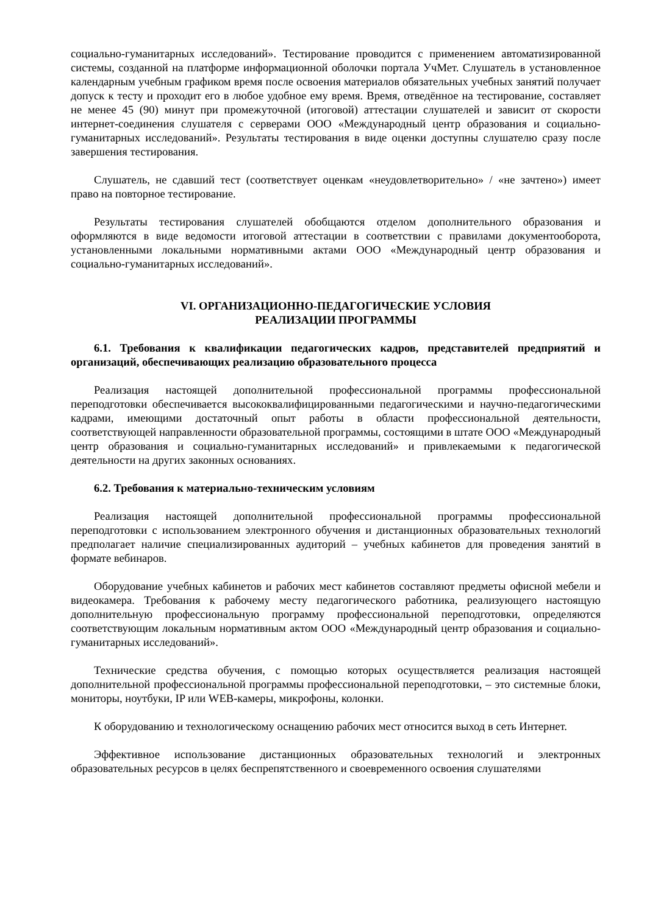социально-гуманитарных исследований». Тестирование проводится с применением автоматизированной системы, созданной на платформе информационной оболочки портала УчМет. Слушатель в установленное календарным учебным графиком время после освоения материалов обязательных учебных занятий получает допуск к тесту и проходит его в любое удобное ему время. Время, отведённое на тестирование, составляет не менее 45 (90) минут при промежуточной (итоговой) аттестации слушателей и зависит от скорости интернет-соединения слушателя с серверами ООО «Международный центр образования и социально-гуманитарных исследований». Результаты тестирования в виде оценки доступны слушателю сразу после завершения тестирования.
Слушатель, не сдавший тест (соответствует оценкам «неудовлетворительно» / «не зачтено») имеет право на повторное тестирование.
Результаты тестирования слушателей обобщаются отделом дополнительного образования и оформляются в виде ведомости итоговой аттестации в соответствии с правилами документооборота, установленными локальными нормативными актами ООО «Международный центр образования и социально-гуманитарных исследований».
VI. ОРГАНИЗАЦИОННО-ПЕДАГОГИЧЕСКИЕ УСЛОВИЯ
РЕАЛИЗАЦИИ ПРОГРАММЫ
6.1. Требования к квалификации педагогических кадров, представителей предприятий и организаций, обеспечивающих реализацию образовательного процесса
Реализация настоящей дополнительной профессиональной программы профессиональной переподготовки обеспечивается высококвалифицированными педагогическими и научно-педагогическими кадрами, имеющими достаточный опыт работы в области профессиональной деятельности, соответствующей направленности образовательной программы, состоящими в штате ООО «Международный центр образования и социально-гуманитарных исследований» и привлекаемыми к педагогической деятельности на других законных основаниях.
6.2. Требования к материально-техническим условиям
Реализация настоящей дополнительной профессиональной программы профессиональной переподготовки с использованием электронного обучения и дистанционных образовательных технологий предполагает наличие специализированных аудиторий – учебных кабинетов для проведения занятий в формате вебинаров.
Оборудование учебных кабинетов и рабочих мест кабинетов составляют предметы офисной мебели и видеокамера. Требования к рабочему месту педагогического работника, реализующего настоящую дополнительную профессиональную программу профессиональной переподготовки, определяются соответствующим локальным нормативным актом ООО «Международный центр образования и социально-гуманитарных исследований».
Технические средства обучения, с помощью которых осуществляется реализация настоящей дополнительной профессиональной программы профессиональной переподготовки, – это системные блоки, мониторы, ноутбуки, IP или WEB-камеры, микрофоны, колонки.
К оборудованию и технологическому оснащению рабочих мест относится выход в сеть Интернет.
Эффективное использование дистанционных образовательных технологий и электронных образовательных ресурсов в целях беспрепятственного и своевременного освоения слушателями